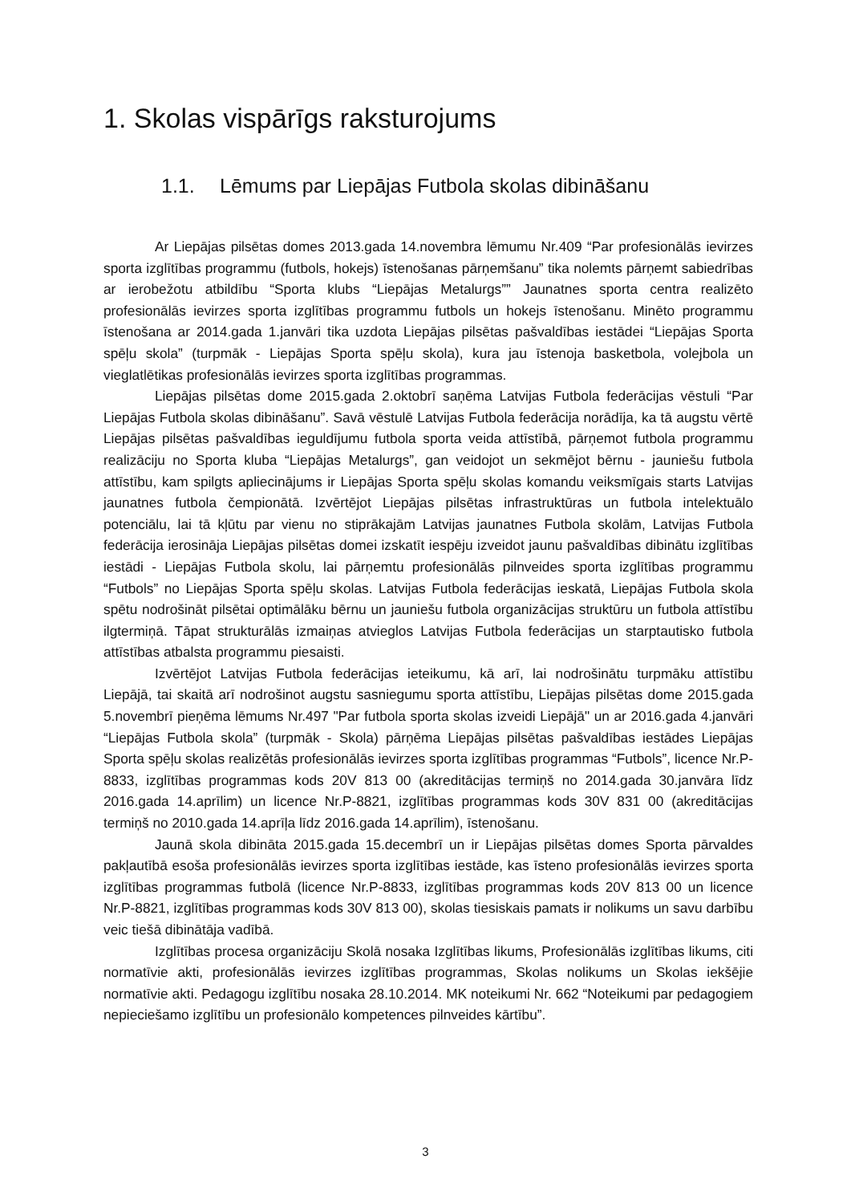1. Skolas vispārīgs raksturojums
1.1. Lēmums par Liepājas Futbola skolas dibināšanu
Ar Liepājas pilsētas domes 2013.gada 14.novembra lēmumu Nr.409 “Par profesionālās ievirzes sporta izglītības programmu (futbols, hokejs) īstenošanas pārņemšanu” tika nolemts pārņemt sabiedrības ar ierobežotu atbildību “Sporta klubs “Liepājas Metalurgs”” Jaunatnes sporta centra realizēto profesionālās ievirzes sporta izglītības programmu futbols un hokejs īstenošanu. Minēto programmu īstenošana ar 2014.gada 1.janvāri tika uzdota Liepājas pilsētas pašvaldības iestādei “Liepājas Sporta spēļu skola” (turpmāk - Liepājas Sporta spēļu skola), kura jau īstenoja basketbola, volejbola un vieglatlētikas profesionālās ievirzes sporta izglītības programmas.
Liepājas pilsētas dome 2015.gada 2.oktobrī saņēma Latvijas Futbola federācijas vēstuli “Par Liepājas Futbola skolas dibināšanu”. Savā vēstulē Latvijas Futbola federācija norādīja, ka tā augstu vērtē Liepājas pilsētas pašvaldības ieguldījumu futbola sporta veida attīstībā, pārņemot futbola programmu realizāciju no Sporta kluba “Liepājas Metalurgs”, gan veidojot un sekmējot bērnu - jauniešu futbola attīstību, kam spilgts apliecinājums ir Liepājas Sporta spēļu skolas komandu veiksmīgais starts Latvijas jaunatnes futbola čempionātā. Izvērtējot Liepājas pilsētas infrastruktūras un futbola intelektuālo potenciālu, lai tā kļūtu par vienu no stiprākajām Latvijas jaunatnes Futbola skolām, Latvijas Futbola federācija ierosināja Liepājas pilsētas domei izskatīt iespēju izveidot jaunu pašvaldības dibinātu izglītības iestādi - Liepājas Futbola skolu, lai pārņemtu profesionālās pilnveides sporta izglītības programmu “Futbols” no Liepājas Sporta spēļu skolas. Latvijas Futbola federācijas ieskatā, Liepājas Futbola skola spētu nodrošināt pilsētai optimālāku bērnu un jauniešu futbola organizācijas struktūru un futbola attīstību ilgtermiņā. Tāpat strukturālās izmaiņas atvieglos Latvijas Futbola federācijas un starptautisko futbola attīstības atbalsta programmu piesaisti.
Izvērtējot Latvijas Futbola federācijas ieteikumu, kā arī, lai nodrošinātu turpmāku attīstību Liepājā, tai skaitā arī nodrošinot augstu sasniegumu sporta attīstību, Liepājas pilsētas dome 2015.gada 5.novembrī pieņēma lēmums Nr.497 "Par futbola sporta skolas izveidi Liepājā" un ar 2016.gada 4.janvāri “Liepājas Futbola skola” (turpmāk - Skola) pārņēma Liepājas pilsētas pašvaldības iestādes Liepājas Sporta spēļu skolas realizētās profesionālās ievirzes sporta izglītības programmas “Futbols”, licence Nr.P-8833, izglītības programmas kods 20V 813 00 (akreditācijas termiņš no 2014.gada 30.janvāra līdz 2016.gada 14.aprīlim) un licence Nr.P-8821, izglītības programmas kods 30V 831 00 (akreditācijas termiņš no 2010.gada 14.aprīļa līdz 2016.gada 14.aprīlim), īstenošanu.
Jaunā skola dibināta 2015.gada 15.decembrī un ir Liepājas pilsētas domes Sporta pārvaldes pakļautībā esoša profesionālās ievirzes sporta izglītības iestāde, kas īsteno profesionālās ievirzes sporta izglītības programmas futbolā (licence Nr.P-8833, izglītības programmas kods 20V 813 00 un licence Nr.P-8821, izglītības programmas kods 30V 813 00), skolas tiesiskais pamats ir nolikums un savu darbību veic tiešā dibinātāja vadībā.
Izglītības procesa organizāciju Skolā nosaka Izglītības likums, Profesionālās izglītības likums, citi normatīvie akti, profesionālās ievirzes izglītības programmas, Skolas nolikums un Skolas iekšējie normatīvie akti. Pedagogu izglītību nosaka 28.10.2014. MK noteikumi Nr. 662 “Noteikumi par pedagogiem nepieciešamo izglītību un profesionālo kompetences pilnveides kārtību”.
3